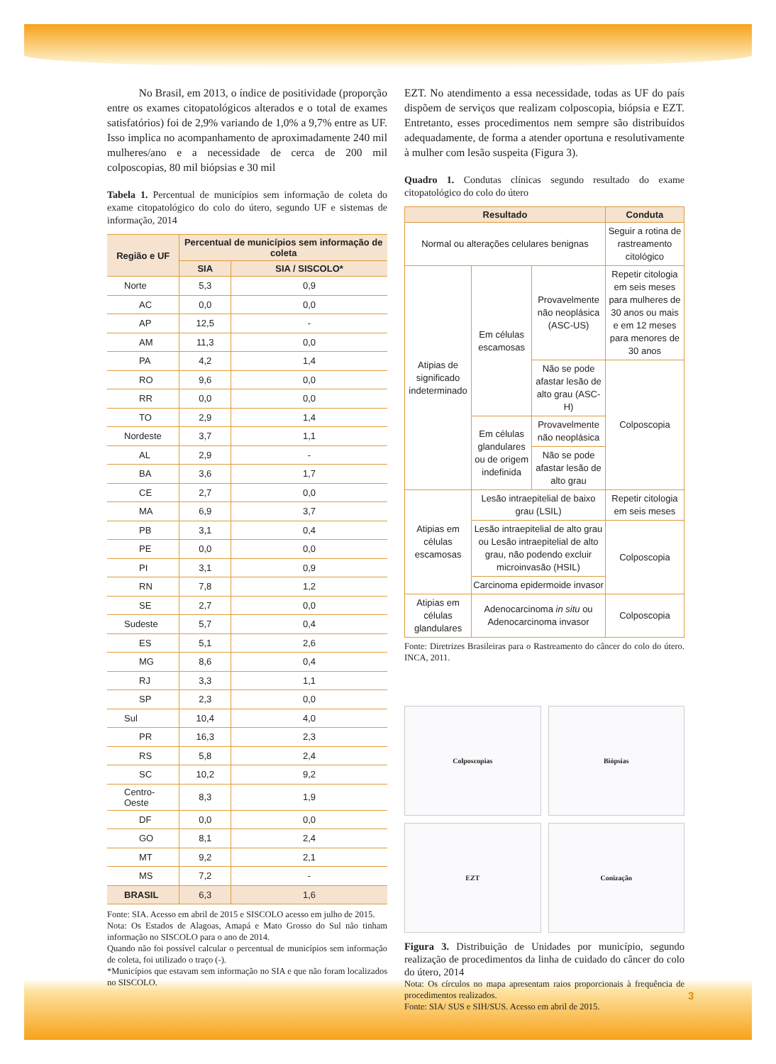No Brasil, em 2013, o índice de positividade (proporção entre os exames citopatológicos alterados e o total de exames satisfatórios) foi de 2,9% variando de 1,0% a 9,7% entre as UF. Isso implica no acompanhamento de aproximadamente 240 mil mulheres/ano e a necessidade de cerca de 200 mil colposcopias, 80 mil biópsias e 30 mil
Tabela 1. Percentual de municípios sem informação de coleta do exame citopatológico do colo do útero, segundo UF e sistemas de informação, 2014
| Região e UF | Percentual de municípios sem informação de coleta | |
| --- | --- | --- |
| | SIA | SIA / SISCOLO* |
| Norte | 5,3 | 0,9 |
| AC | 0,0 | 0,0 |
| AP | 12,5 | - |
| AM | 11,3 | 0,0 |
| PA | 4,2 | 1,4 |
| RO | 9,6 | 0,0 |
| RR | 0,0 | 0,0 |
| TO | 2,9 | 1,4 |
| Nordeste | 3,7 | 1,1 |
| AL | 2,9 | - |
| BA | 3,6 | 1,7 |
| CE | 2,7 | 0,0 |
| MA | 6,9 | 3,7 |
| PB | 3,1 | 0,4 |
| PE | 0,0 | 0,0 |
| PI | 3,1 | 0,9 |
| RN | 7,8 | 1,2 |
| SE | 2,7 | 0,0 |
| Sudeste | 5,7 | 0,4 |
| ES | 5,1 | 2,6 |
| MG | 8,6 | 0,4 |
| RJ | 3,3 | 1,1 |
| SP | 2,3 | 0,0 |
| Sul | 10,4 | 4,0 |
| PR | 16,3 | 2,3 |
| RS | 5,8 | 2,4 |
| SC | 10,2 | 9,2 |
| Centro-Oeste | 8,3 | 1,9 |
| DF | 0,0 | 0,0 |
| GO | 8,1 | 2,4 |
| MT | 9,2 | 2,1 |
| MS | 7,2 | - |
| BRASIL | 6,3 | 1,6 |
Fonte: SIA. Acesso em abril de 2015 e SISCOLO acesso em julho de 2015.
Nota: Os Estados de Alagoas, Amapá e Mato Grosso do Sul não tinham informação no SISCOLO para o ano de 2014.
Quando não foi possível calcular o percentual de municípios sem informação de coleta, foi utilizado o traço (-).
*Municípios que estavam sem informação no SIA e que não foram localizados no SISCOLO.
EZT. No atendimento a essa necessidade, todas as UF do país dispõem de serviços que realizam colposcopia, biópsia e EZT. Entretanto, esses procedimentos nem sempre são distribuídos adequadamente, de forma a atender oportuna e resolutivamente à mulher com lesão suspeita (Figura 3).
Quadro 1. Condutas clínicas segundo resultado do exame citopatológico do colo do útero
| Resultado | | | Conduta |
| --- | --- | --- | --- |
| Normal ou alterações celulares benignas | | | Seguir a rotina de rastreamento citológico |
| Atipias de significado indeterminado | Em células escamosas | Provavelmente não neoplásica (ASC-US) | Repetir citologia em seis meses para mulheres de 30 anos ou mais e em 12 meses para menores de 30 anos |
| | | Não se pode afastar lesão de alto grau (ASC-H) | Colposcopia |
| | Em células glandulares ou de origem indefinida | Provavelmente não neoplásica | |
| | | Não se pode afastar lesão de alto grau | |
| Atipias em células escamosas | Lesão intraepitelial de baixo grau (LSIL) | | Repetir citologia em seis meses |
| | Lesão intraepitelial de alto grau ou Lesão intraepitelial de alto grau, não podendo excluir microinvasão (HSIL) | | Colposcopia |
| | Carcinoma epidermoide invasor | | |
| Atipias em células glandulares | Adenocarcinoma in situ ou Adenocarcinoma invasor | | Colposcopia |
Fonte: Diretrizes Brasileiras para o Rastreamento do câncer do colo do útero. INCA, 2011.
Colposcopias
Biópsias
EZT
Conização
Figura 3. Distribuição de Unidades por município, segundo realização de procedimentos da linha de cuidado do câncer do colo do útero, 2014
Nota: Os círculos no mapa apresentam raios proporcionais à frequência de procedimentos realizados.
Fonte: SIA/ SUS e SIH/SUS. Acesso em abril de 2015.
3